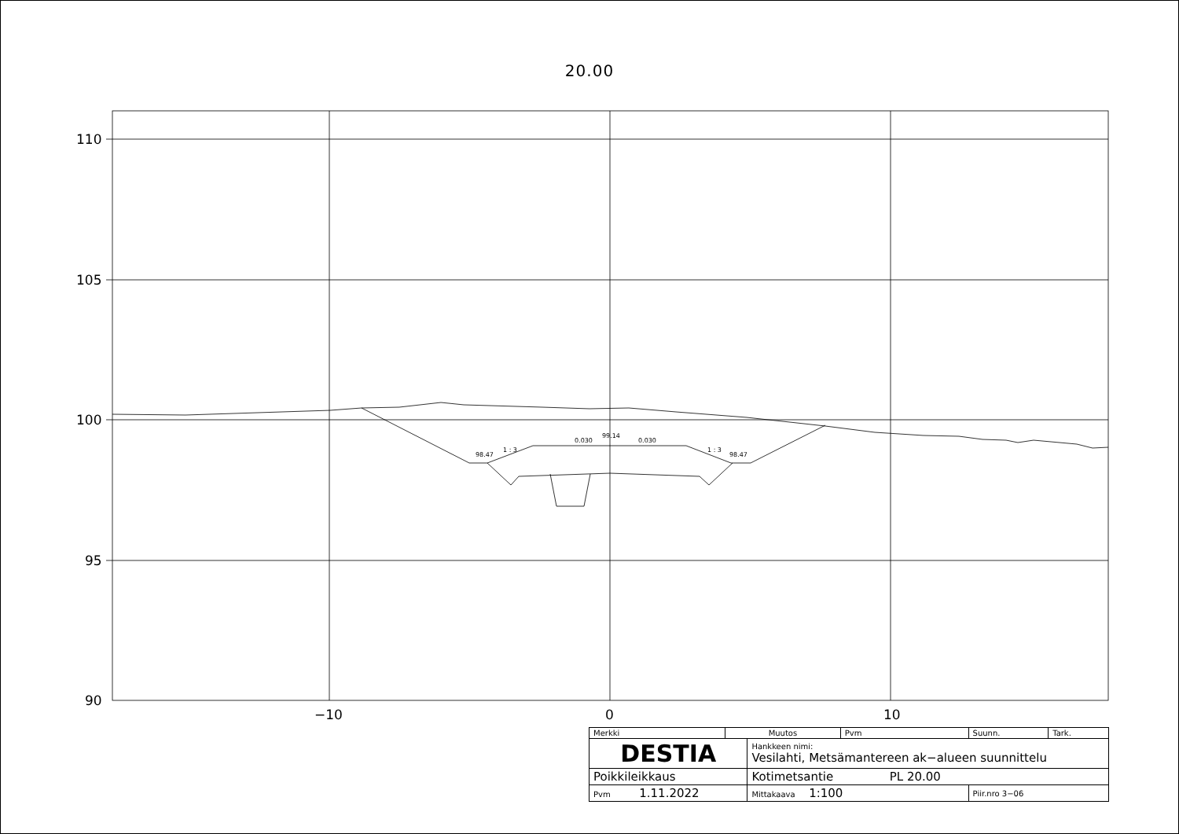20.00
110
105
100
95
90
−10
0
10
98.47
99.14
0.030
0.030
98.47
1 : 3
1 : 3
| Merkki | Muutos | | Pvm | Suunn. | Tark. |
| DESTIA | | Hankkeen nimi: Vesilahti, Metsämantereen ak−alueen suunnittelu | | | |
| Poikkileikkaus | | Kotimetsantie PL 20.00 | | | |
| Pvm 1.11.2022 | | Mittakaava 1:100 | | Piir.nro 3−06 | |